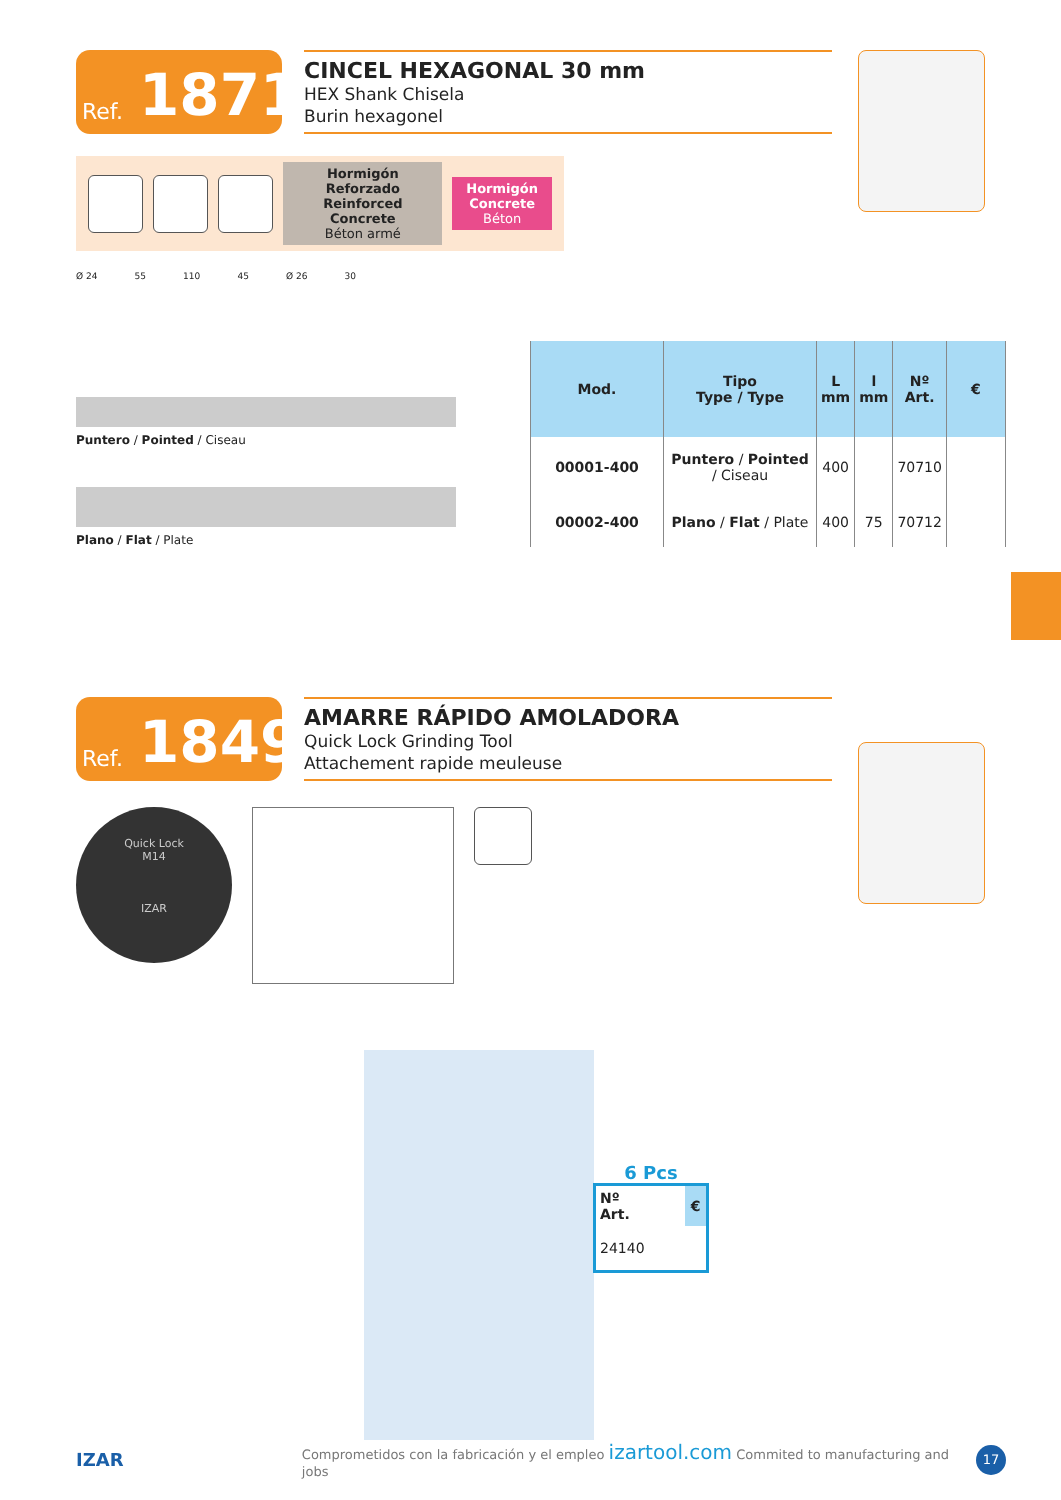Ref. 1871
CINCEL HEXAGONAL 30 mm
HEX Shank Chisela
Burin hexagonel
Hormigón Reforzado
Reinforced Concrete
Béton armé
Hormigón
Concrete
Béton
Ø 24 55 110 45 Ø 26 30
Puntero / Pointed / Ciseau
Plano / Flat / Plate
| Mod. | Tipo Type / Type | L mm | l mm | Nº Art. | € |
| --- | --- | --- | --- | --- | --- |
| 00001-400 | Puntero / Pointed / Ciseau | 400 | | 70710 | |
| 00002-400 | Plano / Flat / Plate | 400 | 75 | 70712 | |
Ref. 1849
AMARRE RÁPIDO AMOLADORA
Quick Lock Grinding Tool
Attachement rapide meuleuse
Quick Lock
M14
IZAR
6 Pcs
| Nº Art. | € |
| --- | --- |
| 24140 | |
IZAR Comprometidos con la fabricación y el empleo izartool.com Commited to manufacturing and jobs 17